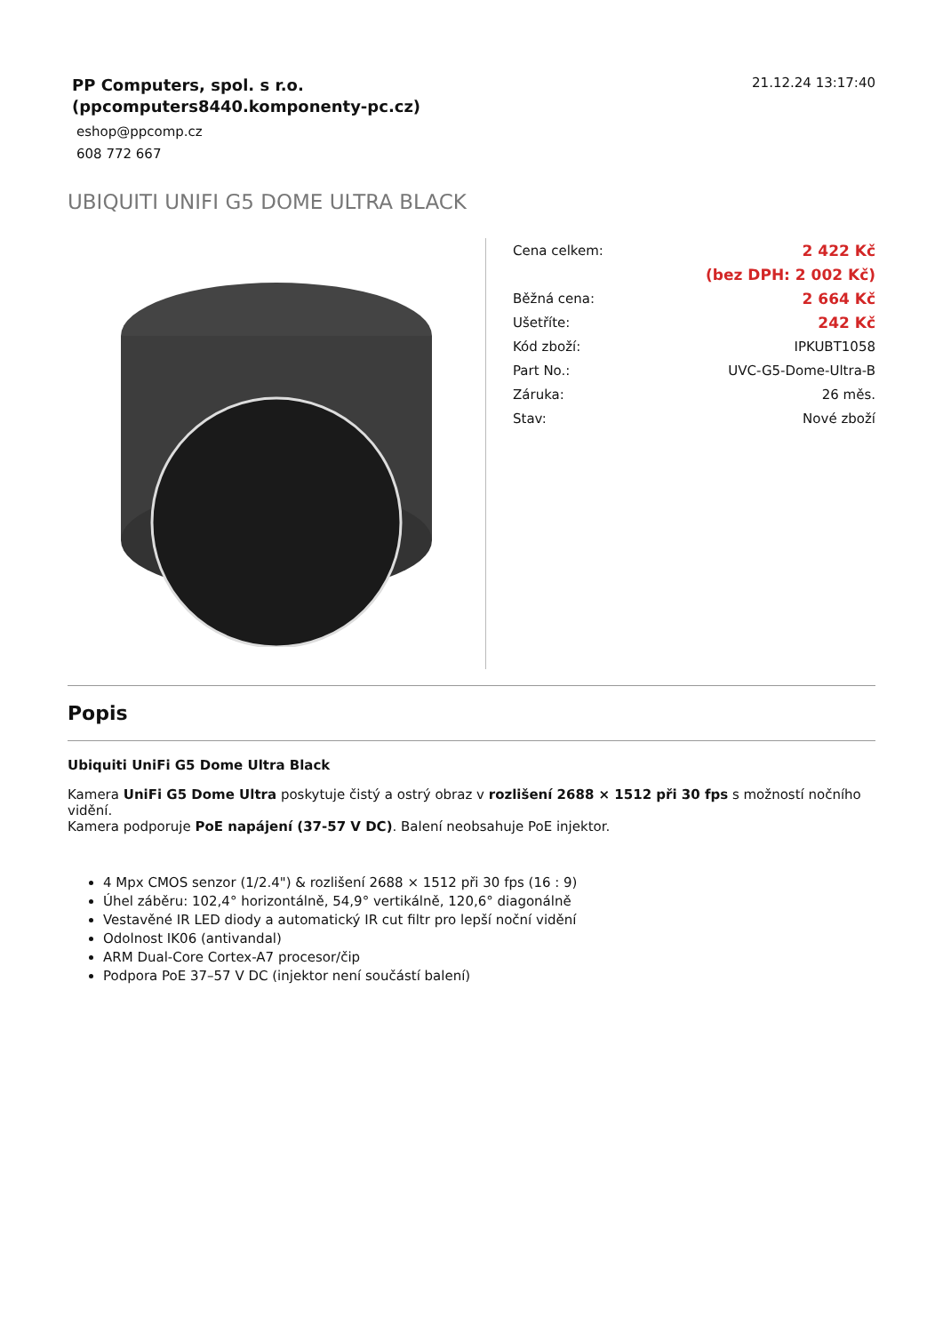PP Computers, spol. s r.o.
(ppcomputers8440.komponenty-pc.cz)
eshop@ppcomp.cz
608 772 667
21.12.24 13:17:40
UBIQUITI UNIFI G5 DOME ULTRA BLACK
| Cena celkem: | 2 422 Kč |
| | (bez DPH: 2 002 Kč) |
| Běžná cena: | 2 664 Kč |
| Ušetříte: | 242 Kč |
| Kód zboží: | IPKUBT1058 |
| Part No.: | UVC-G5-Dome-Ultra-B |
| Záruka: | 26 měs. |
| Stav: | Nové zboží |
Popis
Ubiquiti UniFi G5 Dome Ultra Black
Kamera UniFi G5 Dome Ultra poskytuje čistý a ostrý obraz v rozlišení 2688 × 1512 při 30 fps s možností nočního vidění.
Kamera podporuje PoE napájení (37-57 V DC). Balení neobsahuje PoE injektor.
4 Mpx CMOS senzor (1/2.4") & rozlišení 2688 × 1512 při 30 fps (16 : 9)
Úhel záběru: 102,4° horizontálně, 54,9° vertikálně, 120,6° diagonálně
Vestavěné IR LED diody a automatický IR cut filtr pro lepší noční vidění
Odolnost IK06 (antivandal)
ARM Dual-Core Cortex-A7 procesor/čip
Podpora PoE 37–57 V DC (injektor není součástí balení)